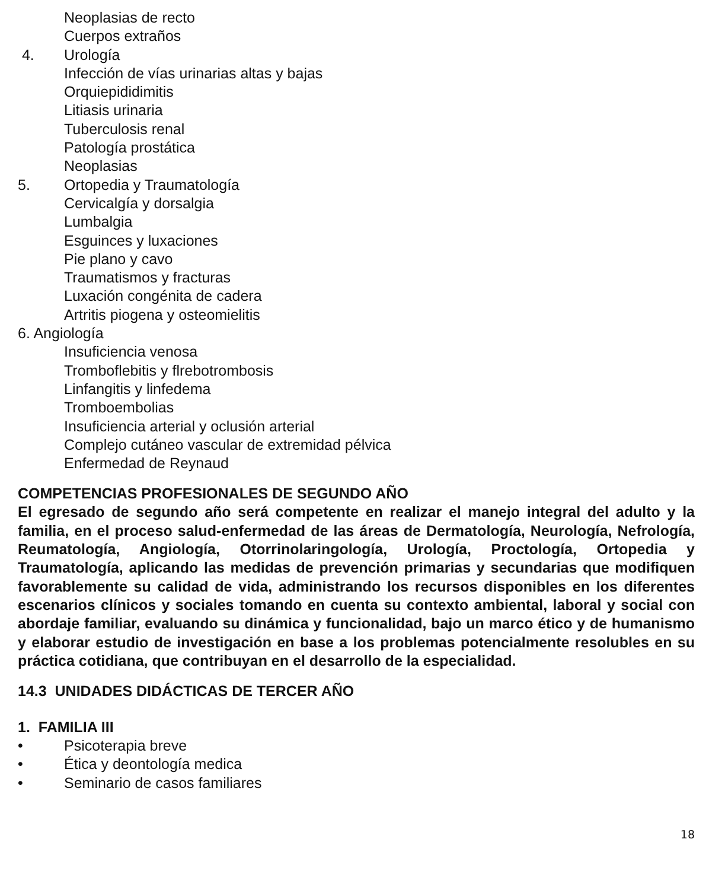Neoplasias de recto
Cuerpos extraños
4. Urología
Infección de vías urinarias altas y bajas
Orquiepididimitis
Litiasis urinaria
Tuberculosis renal
Patología prostática
Neoplasias
5. Ortopedia y Traumatología
Cervicalgía y dorsalgia
Lumbalgia
Esguinces y luxaciones
Pie plano y cavo
Traumatismos y fracturas
Luxación congénita de cadera
Artritis piogena y osteomielitis
6. Angiología
Insuficiencia venosa
Tromboflebitis y flrebotrombosis
Linfangitis y linfedema
Tromboembolias
Insuficiencia arterial y oclusión arterial
Complejo cutáneo vascular de extremidad pélvica
Enfermedad de Reynaud
COMPETENCIAS PROFESIONALES DE SEGUNDO AÑO
El egresado de segundo año será competente en realizar el manejo integral del adulto y la familia, en el proceso salud-enfermedad de las áreas de Dermatología, Neurología, Nefrología, Reumatología, Angiología, Otorrinolaringología, Urología, Proctología, Ortopedia y Traumatología, aplicando las medidas de prevención primarias y secundarias que modifiquen favorablemente su calidad de vida, administrando los recursos disponibles en los diferentes escenarios clínicos y sociales tomando en cuenta su contexto ambiental, laboral y social con abordaje familiar, evaluando su dinámica y funcionalidad, bajo un marco ético y de humanismo y elaborar estudio de investigación en base a los problemas potencialmente resolubles en su práctica cotidiana, que contribuyan en el desarrollo de la especialidad.
14.3 UNIDADES DIDÁCTICAS DE TERCER AÑO
1. FAMILIA III
• Psicoterapia breve
• Ética y deontología medica
• Seminario de casos familiares
18